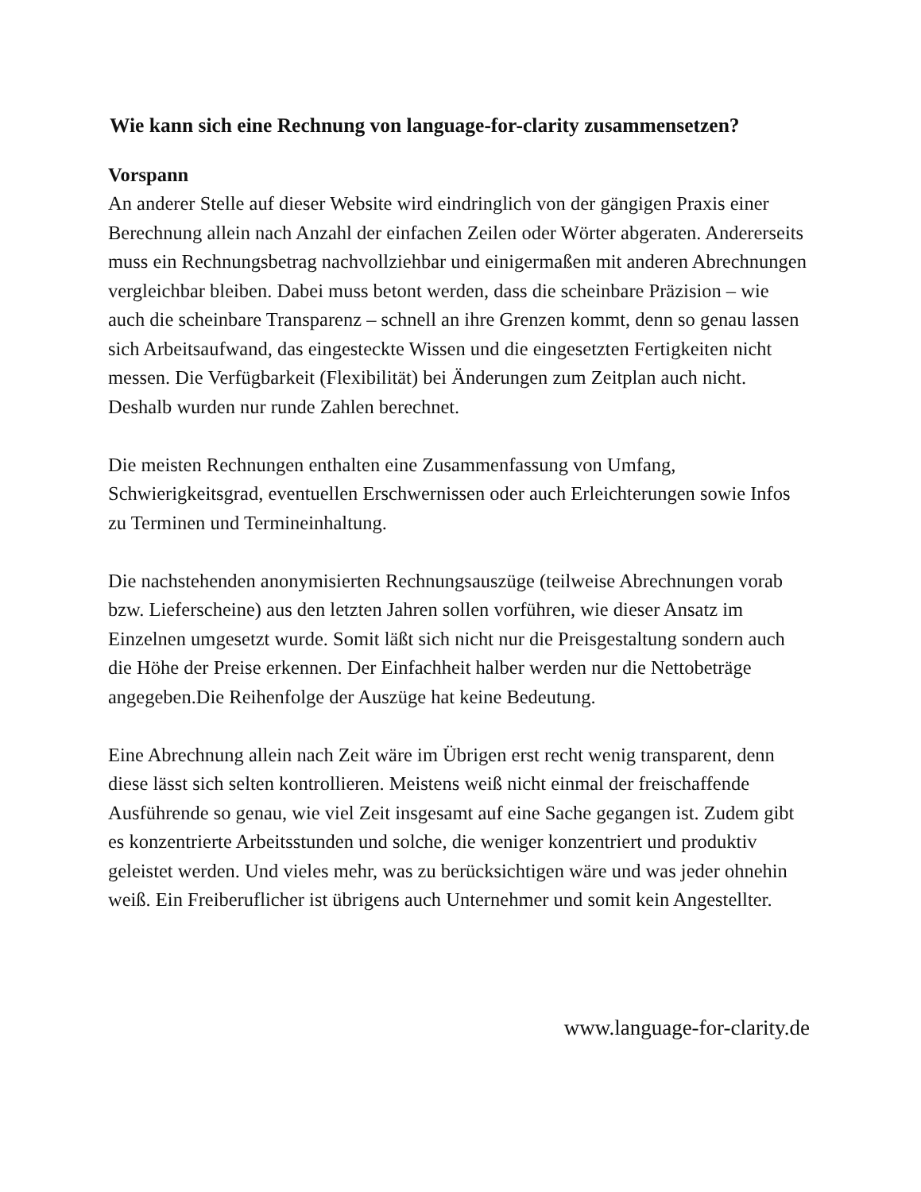Wie kann sich eine Rechnung von language-for-clarity zusammensetzen?
Vorspann
An anderer Stelle auf dieser Website wird eindringlich von der gängigen Praxis einer Berechnung allein nach Anzahl der einfachen Zeilen oder Wörter abgeraten. Andererseits muss ein Rechnungsbetrag nachvollziehbar und einigermaßen mit anderen Abrechnungen vergleichbar bleiben. Dabei muss betont werden, dass die scheinbare Präzision – wie auch die scheinbare Transparenz – schnell an ihre Grenzen kommt, denn so genau lassen sich Arbeitsaufwand, das eingesteckte Wissen und die eingesetzten Fertigkeiten nicht messen. Die Verfügbarkeit (Flexibilität) bei Änderungen zum Zeitplan auch nicht. Deshalb wurden nur runde Zahlen berechnet.
Die meisten Rechnungen enthalten eine Zusammenfassung von Umfang, Schwierigkeitsgrad, eventuellen Erschwernissen oder auch Erleichterungen sowie Infos zu Terminen und Termineinhaltung.
Die nachstehenden anonymisierten Rechnungsauszüge (teilweise Abrechnungen vorab bzw. Lieferscheine) aus den letzten Jahren sollen vorführen, wie dieser Ansatz im Einzelnen umgesetzt wurde. Somit läßt sich nicht nur die Preisgestaltung sondern auch die Höhe der Preise erkennen. Der Einfachheit halber werden nur die Nettobeträge angegeben.Die Reihenfolge der Auszüge hat keine Bedeutung.
Eine Abrechnung allein nach Zeit wäre im Übrigen erst recht wenig transparent, denn diese lässt sich selten kontrollieren. Meistens weiß nicht einmal der freischaffende Ausführende so genau, wie viel Zeit insgesamt auf eine Sache gegangen ist. Zudem gibt es konzentrierte Arbeitsstunden und solche, die weniger konzentriert und produktiv geleistet werden. Und vieles mehr, was zu berücksichtigen wäre und was jeder ohnehin weiß. Ein Freiberuflicher ist übrigens auch Unternehmer und somit kein Angestellter.
www.language-for-clarity.de